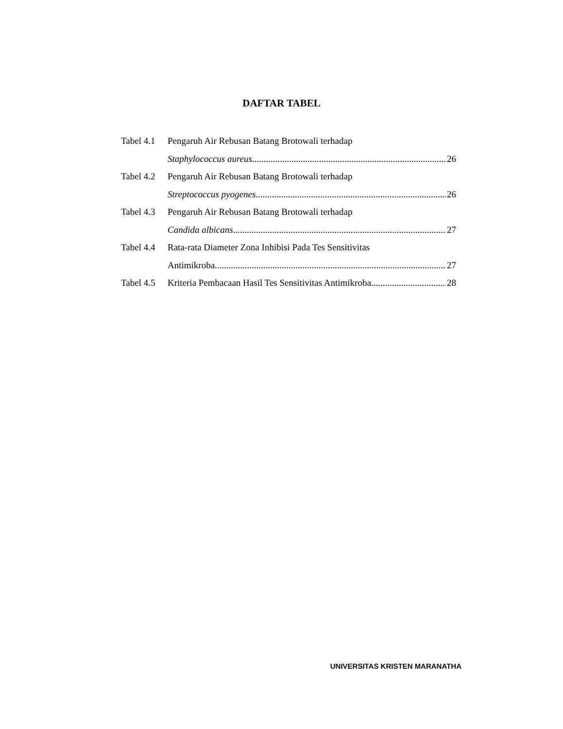DAFTAR TABEL
Tabel 4.1 Pengaruh Air Rebusan Batang Brotowali terhadap
Staphylococcus aureus 26
Tabel 4.2 Pengaruh Air Rebusan Batang Brotowali terhadap
Streptococcus pyogenes 26
Tabel 4.3 Pengaruh Air Rebusan Batang Brotowali terhadap
Candida albicans 27
Tabel 4.4 Rata-rata Diameter Zona Inhibisi Pada Tes Sensitivitas
Antimikroba 27
Tabel 4.5 Kriteria Pembacaan Hasil Tes Sensitivitas Antimikroba 28
UNIVERSITAS KRISTEN MARANATHA